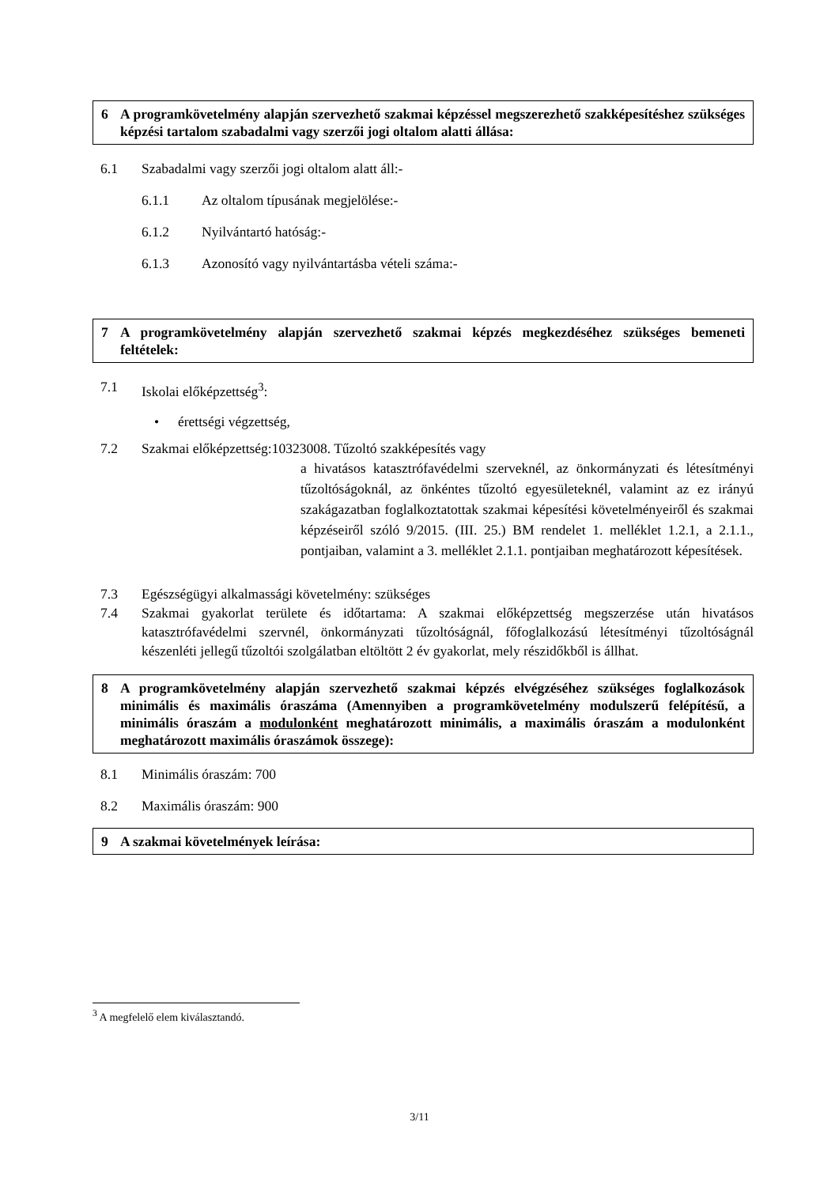6 A programkövetelmény alapján szervezhető szakmai képzéssel megszerezhető szakképesítéshez szükséges képzési tartalom szabadalmi vagy szerzői jogi oltalom alatti állása:
6.1 Szabadalmi vagy szerzői jogi oltalom alatt áll:-
6.1.1 Az oltalom típusának megjelölése:-
6.1.2 Nyilvántartó hatóság:-
6.1.3 Azonosító vagy nyilvántartásba vételi száma:-
7 A programkövetelmény alapján szervezhető szakmai képzés megkezdéséhez szükséges bemeneti feltételek:
7.1 Iskolai előképzettség<sup>3</sup>:
• érettségi végzettség,
7.2 Szakmai előképzettség:10323008. Tűzoltó szakképesítés vagy
a hivatásos katasztrófavédelmi szerveknél, az önkormányzati és létesítményi tűzoltóságoknál, az önkéntes tűzoltó egyesületeknél, valamint az ez irányú szakágazatban foglalkoztatottak szakmai képesítési követelményeiről és szakmai képzéseiről szóló 9/2015. (III. 25.) BM rendelet 1. melléklet 1.2.1, a 2.1.1., pontjaiban, valamint a 3. melléklet 2.1.1. pontjaiban meghatározott képesítések.
7.3 Egészségügyi alkalmassági követelmény: szükséges
7.4 Szakmai gyakorlat területe és időtartama: A szakmai előképzettség megszerzése után hivatásos katasztrófavédelmi szervnél, önkormányzati tűzoltóságnál, főfoglalkozású létesítményi tűzoltóságnál készenléti jellegű tűzoltói szolgálatban eltöltött 2 év gyakorlat, mely részidőkből is állhat.
8 A programkövetelmény alapján szervezhető szakmai képzés elvégzéséhez szükséges foglalkozások minimális és maximális óraszáma (Amennyiben a programkövetelmény modulszerű felépítésű, a minimális óraszám a modulonként meghatározott minimális, a maximális óraszám a modulonként meghatározott maximális óraszámok összege):
8.1 Minimális óraszám: 700
8.2 Maximális óraszám: 900
9 A szakmai követelmények leírása:
<sup>3</sup> A megfelelő elem kiválasztandó.
3/11